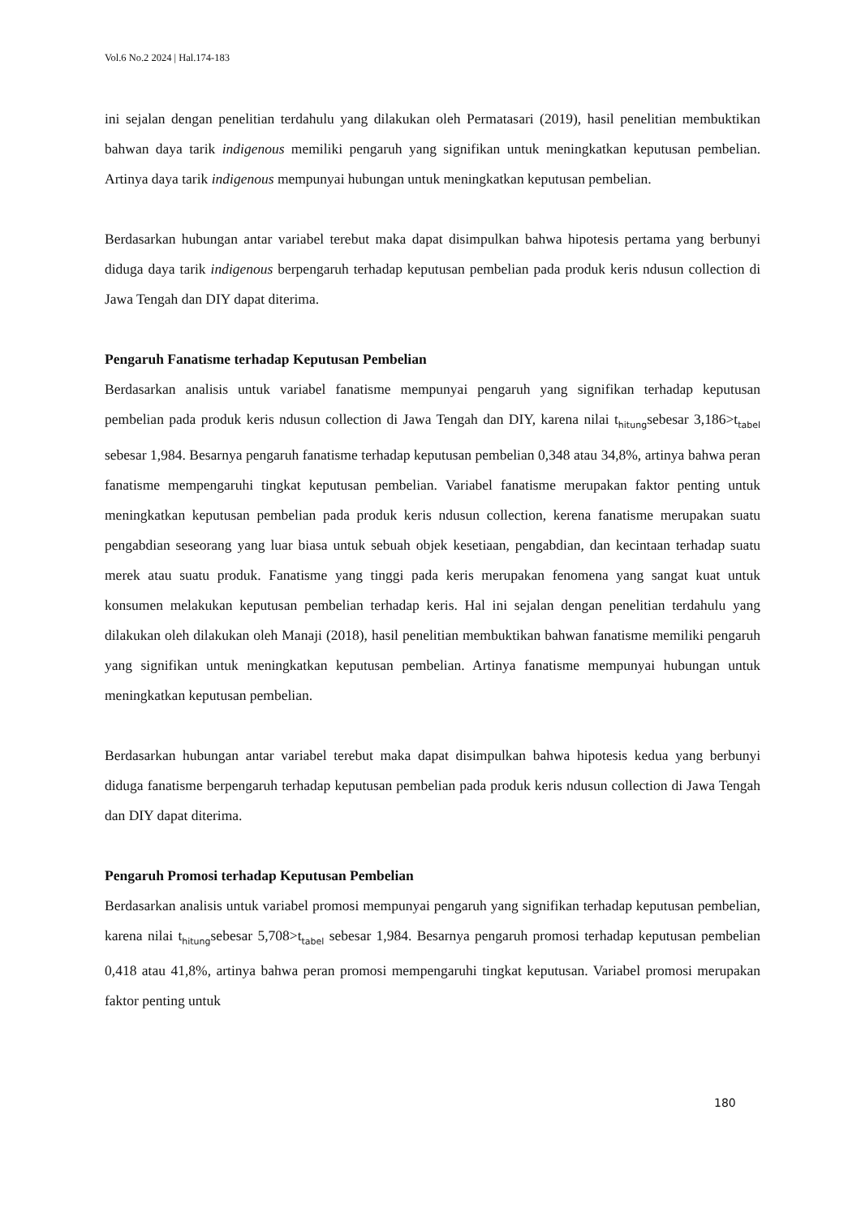Vol.6 No.2 2024 | Hal.174-183
ini sejalan dengan penelitian terdahulu yang dilakukan oleh Permatasari (2019), hasil penelitian membuktikan bahwan daya tarik indigenous memiliki pengaruh yang signifikan untuk meningkatkan keputusan pembelian. Artinya daya tarik indigenous mempunyai hubungan untuk meningkatkan keputusan pembelian.
Berdasarkan hubungan antar variabel terebut maka dapat disimpulkan bahwa hipotesis pertama yang berbunyi diduga daya tarik indigenous berpengaruh terhadap keputusan pembelian pada produk keris ndusun collection di Jawa Tengah dan DIY dapat diterima.
Pengaruh Fanatisme terhadap Keputusan Pembelian
Berdasarkan analisis untuk variabel fanatisme mempunyai pengaruh yang signifikan terhadap keputusan pembelian pada produk keris ndusun collection di Jawa Tengah dan DIY, karena nilai t<sub>hitung</sub>sebesar 3,186>t<sub>tabel</sub> sebesar 1,984. Besarnya pengaruh fanatisme terhadap keputusan pembelian 0,348 atau 34,8%, artinya bahwa peran fanatisme mempengaruhi tingkat keputusan pembelian. Variabel fanatisme merupakan faktor penting untuk meningkatkan keputusan pembelian pada produk keris ndusun collection, kerena fanatisme merupakan suatu pengabdian seseorang yang luar biasa untuk sebuah objek kesetiaan, pengabdian, dan kecintaan terhadap suatu merek atau suatu produk. Fanatisme yang tinggi pada keris merupakan fenomena yang sangat kuat untuk konsumen melakukan keputusan pembelian terhadap keris. Hal ini sejalan dengan penelitian terdahulu yang dilakukan oleh dilakukan oleh Manaji (2018), hasil penelitian membuktikan bahwan fanatisme memiliki pengaruh yang signifikan untuk meningkatkan keputusan pembelian. Artinya fanatisme mempunyai hubungan untuk meningkatkan keputusan pembelian.
Berdasarkan hubungan antar variabel terebut maka dapat disimpulkan bahwa hipotesis kedua yang berbunyi diduga fanatisme berpengaruh terhadap keputusan pembelian pada produk keris ndusun collection di Jawa Tengah dan DIY dapat diterima.
Pengaruh Promosi terhadap Keputusan Pembelian
Berdasarkan analisis untuk variabel promosi mempunyai pengaruh yang signifikan terhadap keputusan pembelian, karena nilai t<sub>hitung</sub>sebesar 5,708>t<sub>tabel</sub> sebesar 1,984. Besarnya pengaruh promosi terhadap keputusan pembelian 0,418 atau 41,8%, artinya bahwa peran promosi mempengaruhi tingkat keputusan. Variabel promosi merupakan faktor penting untuk
180